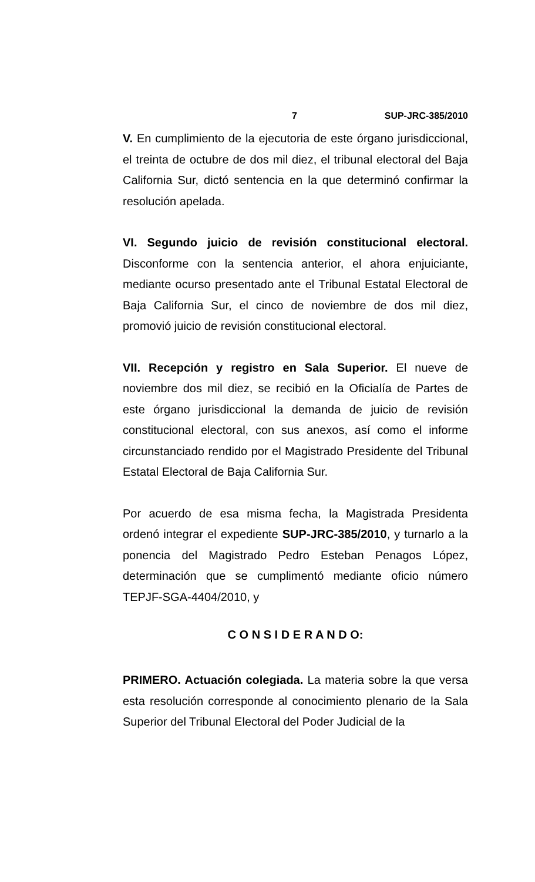7 SUP-JRC-385/2010
V. En cumplimiento de la ejecutoria de este órgano jurisdiccional, el treinta de octubre de dos mil diez, el tribunal electoral del Baja California Sur, dictó sentencia en la que determinó confirmar la resolución apelada.
VI. Segundo juicio de revisión constitucional electoral. Disconforme con la sentencia anterior, el ahora enjuiciante, mediante ocurso presentado ante el Tribunal Estatal Electoral de Baja California Sur, el cinco de noviembre de dos mil diez, promovió juicio de revisión constitucional electoral.
VII. Recepción y registro en Sala Superior. El nueve de noviembre dos mil diez, se recibió en la Oficialía de Partes de este órgano jurisdiccional la demanda de juicio de revisión constitucional electoral, con sus anexos, así como el informe circunstanciado rendido por el Magistrado Presidente del Tribunal Estatal Electoral de Baja California Sur.
Por acuerdo de esa misma fecha, la Magistrada Presidenta ordenó integrar el expediente SUP-JRC-385/2010, y turnarlo a la ponencia del Magistrado Pedro Esteban Penagos López, determinación que se cumplimentó mediante oficio número TEPJF-SGA-4404/2010, y
C O N S I D E R A N D O:
PRIMERO. Actuación colegiada. La materia sobre la que versa esta resolución corresponde al conocimiento plenario de la Sala Superior del Tribunal Electoral del Poder Judicial de la